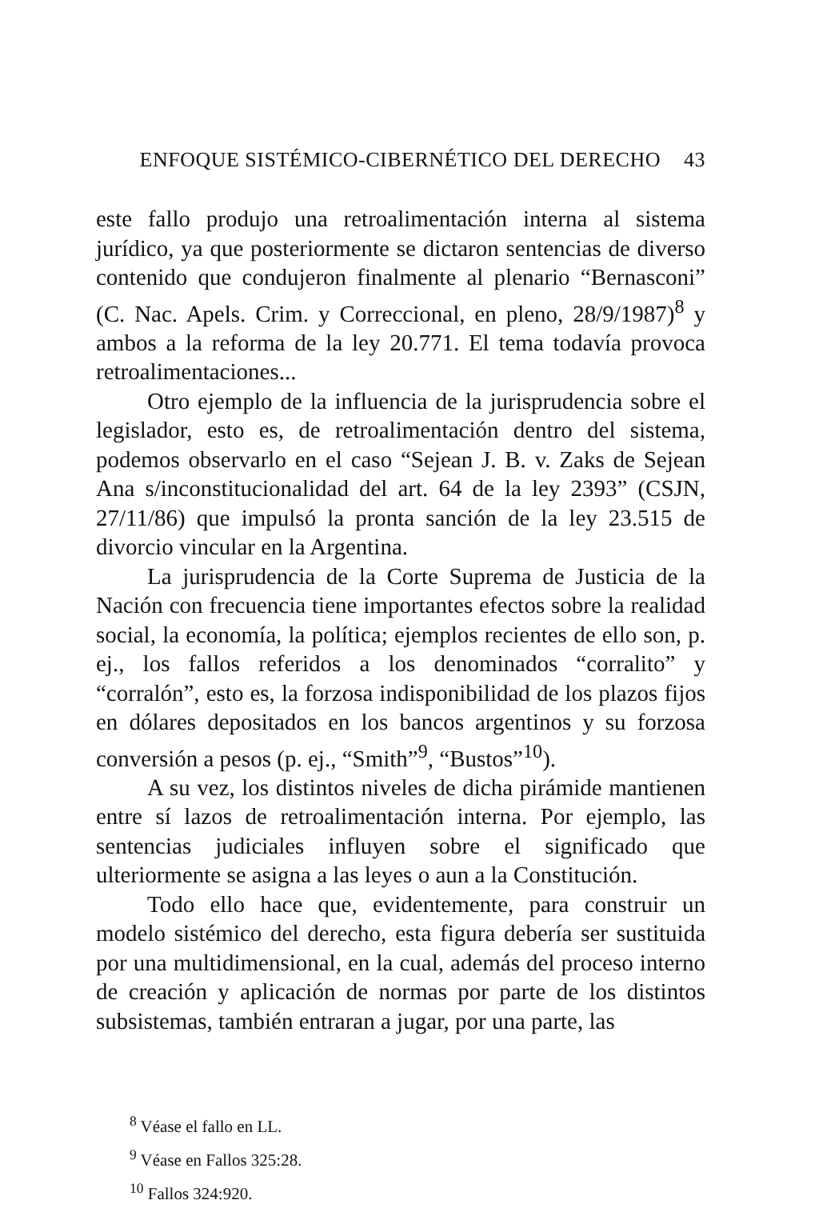ENFOQUE SISTÉMICO-CIBERNÉTICO DEL DERECHO 43
este fallo produjo una retroalimentación interna al sistema jurídico, ya que posteriormente se dictaron sentencias de diverso contenido que condujeron finalmente al plenario “Bernasconi” (C. Nac. Apels. Crim. y Correccional, en pleno, 28/9/1987)<sup>8</sup> y ambos a la reforma de la ley 20.771. El tema todavía provoca retroalimentaciones...
Otro ejemplo de la influencia de la jurisprudencia sobre el legislador, esto es, de retroalimentación dentro del sistema, podemos observarlo en el caso “Sejean J. B. v. Zaks de Sejean Ana s/inconstitucionalidad del art. 64 de la ley 2393” (CSJN, 27/11/86) que impulsó la pronta sanción de la ley 23.515 de divorcio vincular en la Argentina.
La jurisprudencia de la Corte Suprema de Justicia de la Nación con frecuencia tiene importantes efectos sobre la realidad social, la economía, la política; ejemplos recientes de ello son, p. ej., los fallos referidos a los denominados “corralito” y “corralón”, esto es, la forzosa indisponibilidad de los plazos fijos en dólares depositados en los bancos argentinos y su forzosa conversión a pesos (p. ej., “Smith”<sup>9</sup>, “Bustos”<sup>10</sup>).
A su vez, los distintos niveles de dicha pirámide mantienen entre sí lazos de retroalimentación interna. Por ejemplo, las sentencias judiciales influyen sobre el significado que ulteriormente se asigna a las leyes o aun a la Constitución.
Todo ello hace que, evidentemente, para construir un modelo sistémico del derecho, esta figura debería ser sustituida por una multidimensional, en la cual, además del proceso interno de creación y aplicación de normas por parte de los distintos subsistemas, también entraran a jugar, por una parte, las
<sup>8</sup> Véase el fallo en LL.
<sup>9</sup> Véase en Fallos 325:28.
<sup>10</sup> Fallos 324:920.